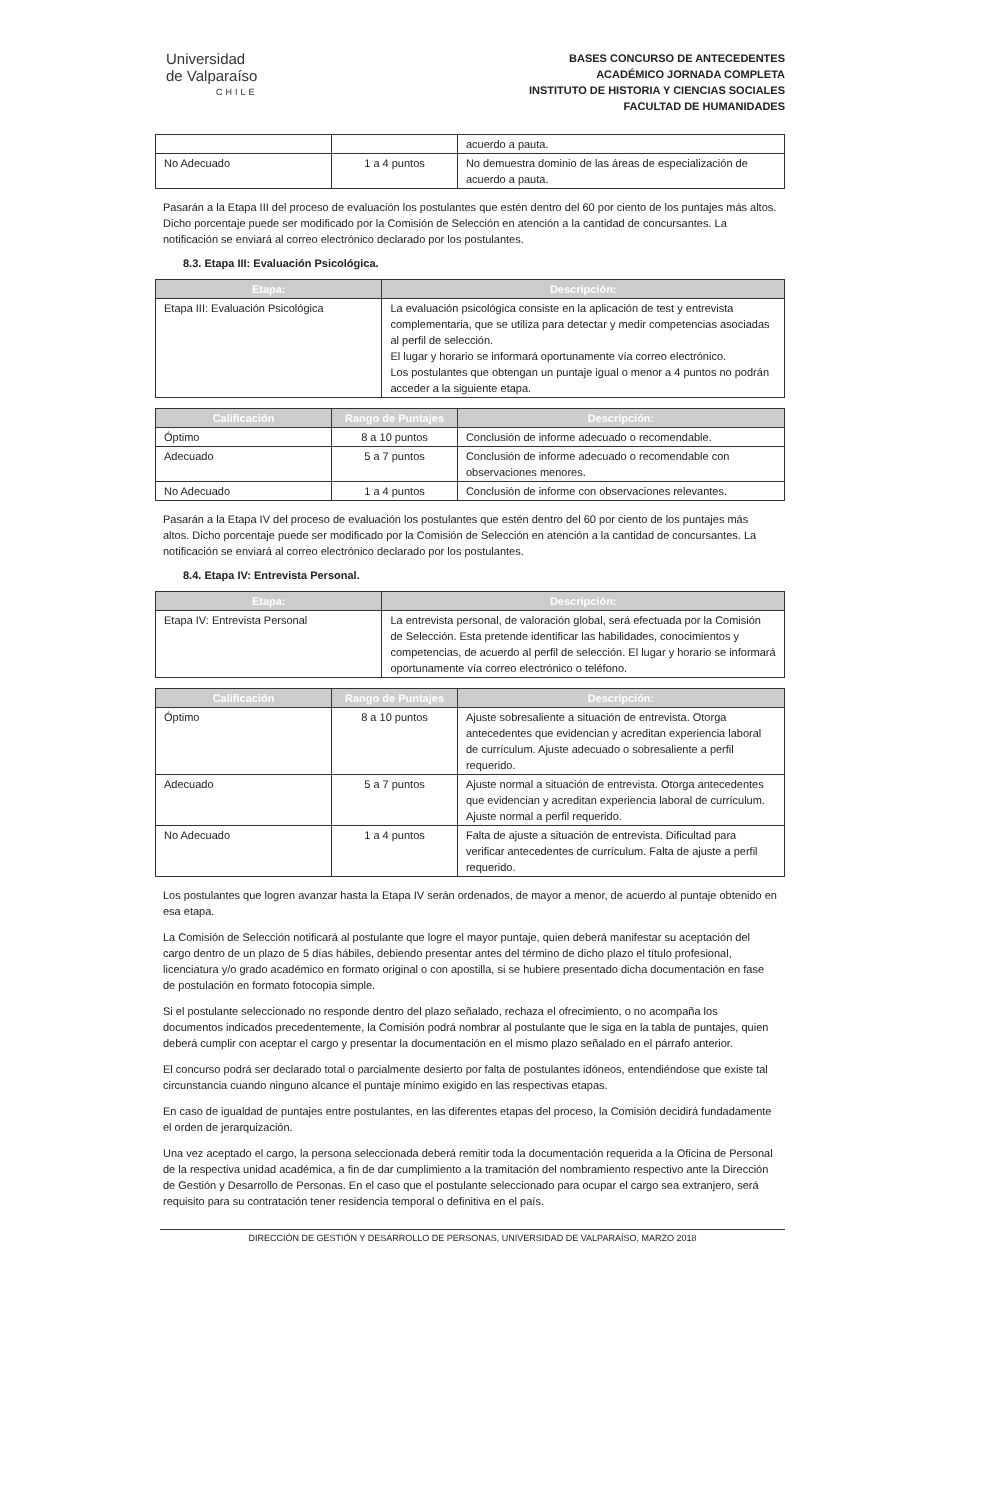Universidad
de Valparaíso
CHILE
BASES CONCURSO DE ANTECEDENTES
ACADÉMICO JORNADA COMPLETA
INSTITUTO DE HISTORIA Y CIENCIAS SOCIALES
FACULTAD DE HUMANIDADES
| | | acuerdo a pauta. |
| No Adecuado | 1 a 4 puntos | No demuestra dominio de las áreas de especialización de acuerdo a pauta. |
Pasarán a la Etapa III del proceso de evaluación los postulantes que estén dentro del 60 por ciento de los puntajes más altos. Dicho porcentaje puede ser modificado por la Comisión de Selección en atención a la cantidad de concursantes. La notificación se enviará al correo electrónico declarado por los postulantes.
8.3. Etapa III: Evaluación Psicológica.
| Etapa: | Descripción: |
| --- | --- |
| Etapa III: Evaluación Psicológica | La evaluación psicológica consiste en la aplicación de test y entrevista complementaria, que se utiliza para detectar y medir competencias asociadas al perfil de selección. El lugar y horario se informará oportunamente vía correo electrónico. Los postulantes que obtengan un puntaje igual o menor a 4 puntos no podrán acceder a la siguiente etapa. |
| Calificación | Rango de Puntajes | Descripción: |
| --- | --- | --- |
| Óptimo | 8 a 10 puntos | Conclusión de informe adecuado o recomendable. |
| Adecuado | 5 a 7 puntos | Conclusión de informe adecuado o recomendable con observaciones menores. |
| No Adecuado | 1 a 4 puntos | Conclusión de informe con observaciones relevantes. |
Pasarán a la Etapa IV del proceso de evaluación los postulantes que estén dentro del 60 por ciento de los puntajes más altos. Dicho porcentaje puede ser modificado por la Comisión de Selección en atención a la cantidad de concursantes. La notificación se enviará al correo electrónico declarado por los postulantes.
8.4. Etapa IV: Entrevista Personal.
| Etapa: | Descripción: |
| --- | --- |
| Etapa IV: Entrevista Personal | La entrevista personal, de valoración global, será efectuada por la Comisión de Selección. Esta pretende identificar las habilidades, conocimientos y competencias, de acuerdo al perfil de selección. El lugar y horario se informará oportunamente vía correo electrónico o teléfono. |
| Calificación | Rango de Puntajes | Descripción: |
| --- | --- | --- |
| Óptimo | 8 a 10 puntos | Ajuste sobresaliente a situación de entrevista. Otorga antecedentes que evidencian y acreditan experiencia laboral de currículum. Ajuste adecuado o sobresaliente a perfil requerido. |
| Adecuado | 5 a 7 puntos | Ajuste normal a situación de entrevista. Otorga antecedentes que evidencian y acreditan experiencia laboral de currículum. Ajuste normal a perfil requerido. |
| No Adecuado | 1 a 4 puntos | Falta de ajuste a situación de entrevista. Dificultad para verificar antecedentes de currículum. Falta de ajuste a perfil requerido. |
Los postulantes que logren avanzar hasta la Etapa IV serán ordenados, de mayor a menor, de acuerdo al puntaje obtenido en esa etapa.
La Comisión de Selección notificará al postulante que logre el mayor puntaje, quien deberá manifestar su aceptación del cargo dentro de un plazo de 5 días hábiles, debiendo presentar antes del término de dicho plazo el título profesional, licenciatura y/o grado académico en formato original o con apostilla, si se hubiere presentado dicha documentación en fase de postulación en formato fotocopia simple.
Si el postulante seleccionado no responde dentro del plazo señalado, rechaza el ofrecimiento, o no acompaña los documentos indicados precedentemente, la Comisión podrá nombrar al postulante que le siga en la tabla de puntajes, quien deberá cumplir con aceptar el cargo y presentar la documentación en el mismo plazo señalado en el párrafo anterior.
El concurso podrá ser declarado total o parcialmente desierto por falta de postulantes idóneos, entendiéndose que existe tal circunstancia cuando ninguno alcance el puntaje mínimo exigido en las respectivas etapas.
En caso de igualdad de puntajes entre postulantes, en las diferentes etapas del proceso, la Comisión decidirá fundadamente el orden de jerarquización.
Una vez aceptado el cargo, la persona seleccionada deberá remitir toda la documentación requerida a la Oficina de Personal de la respectiva unidad académica, a fin de dar cumplimiento a la tramitación del nombramiento respectivo ante la Dirección de Gestión y Desarrollo de Personas. En el caso que el postulante seleccionado para ocupar el cargo sea extranjero, será requisito para su contratación tener residencia temporal o definitiva en el país.
DIRECCIÓN DE GESTIÓN Y DESARROLLO DE PERSONAS, UNIVERSIDAD DE VALPARAÍSO, MARZO 2018